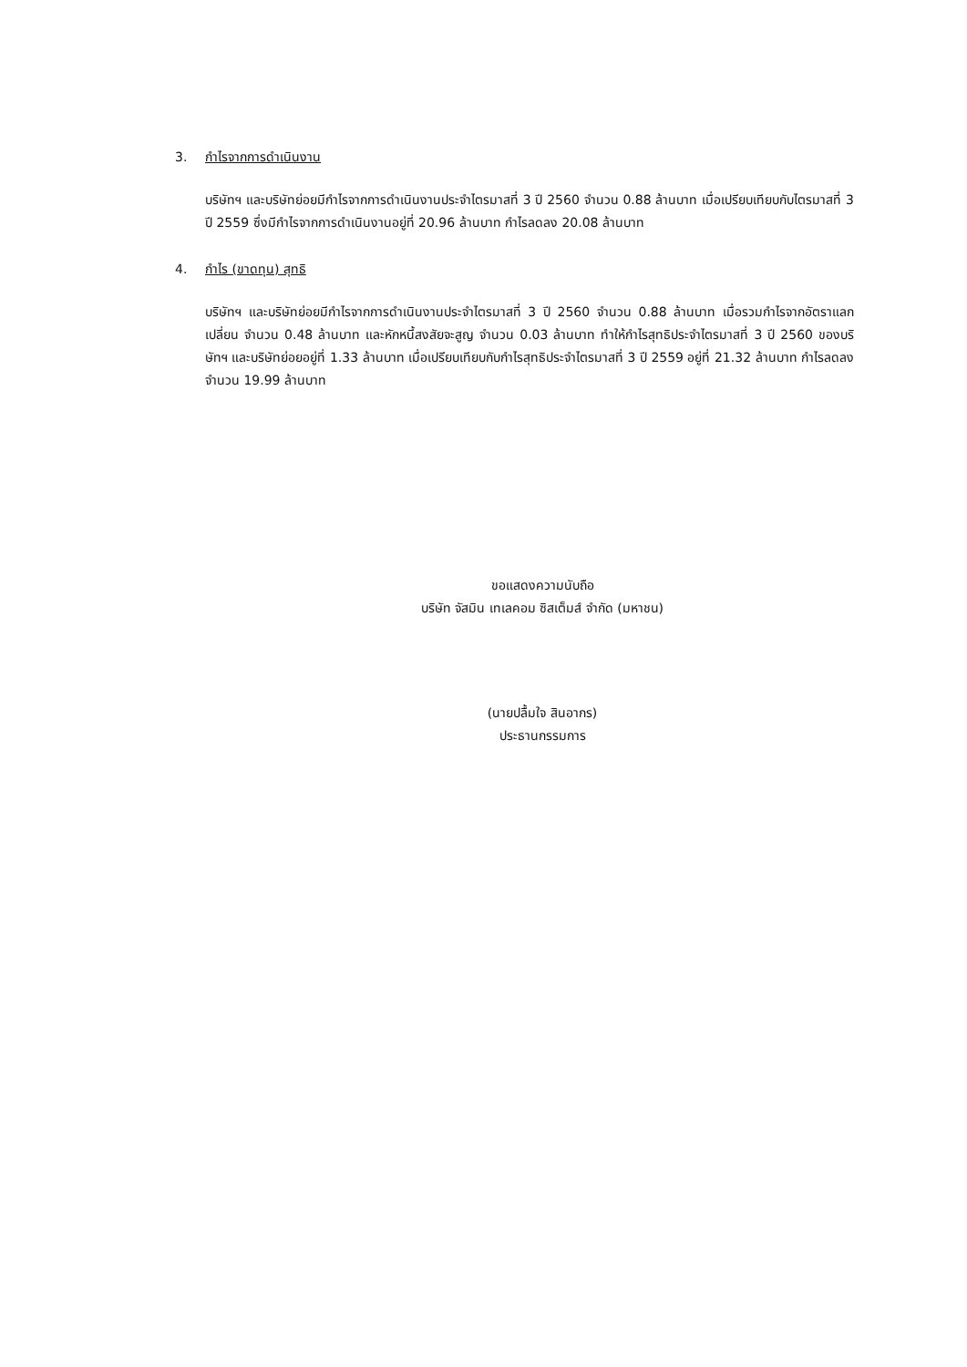3. กำไรจากการดำเนินงาน
บริษัทฯ และบริษัทย่อยมีกำไรจากการดำเนินงานประจำไตรมาสที่ 3 ปี 2560 จำนวน 0.88 ล้านบาท เมื่อเปรียบเทียบกับไตรมาสที่ 3 ปี 2559 ซึ่งมีกำไรจากการดำเนินงานอยู่ที่ 20.96 ล้านบาท กำไรลดลง 20.08 ล้านบาท
4. กำไร (ขาดทุน) สุทธิ
บริษัทฯ และบริษัทย่อยมีกำไรจากการดำเนินงานประจำไตรมาสที่ 3 ปี 2560 จำนวน 0.88 ล้านบาท เมื่อรวมกำไรจากอัตราแลกเปลี่ยน จำนวน 0.48 ล้านบาท และหักหนี้สงสัยจะสูญ จำนวน 0.03 ล้านบาท ทำให้กำไรสุทธิประจำไตรมาสที่ 3 ปี 2560 ของบริษัทฯ และบริษัทย่อยอยู่ที่ 1.33 ล้านบาท เมื่อเปรียบเทียบกับกำไรสุทธิประจำไตรมาสที่ 3 ปี 2559 อยู่ที่ 21.32 ล้านบาท กำไรลดลงจำนวน 19.99 ล้านบาท
ขอแสดงความนับถือ
บริษัท จัสมิน เทเลคอม ซิสเต็มส์ จำกัด (มหาชน)
(นายปลื้มใจ สินอากร)
ประธานกรรมการ